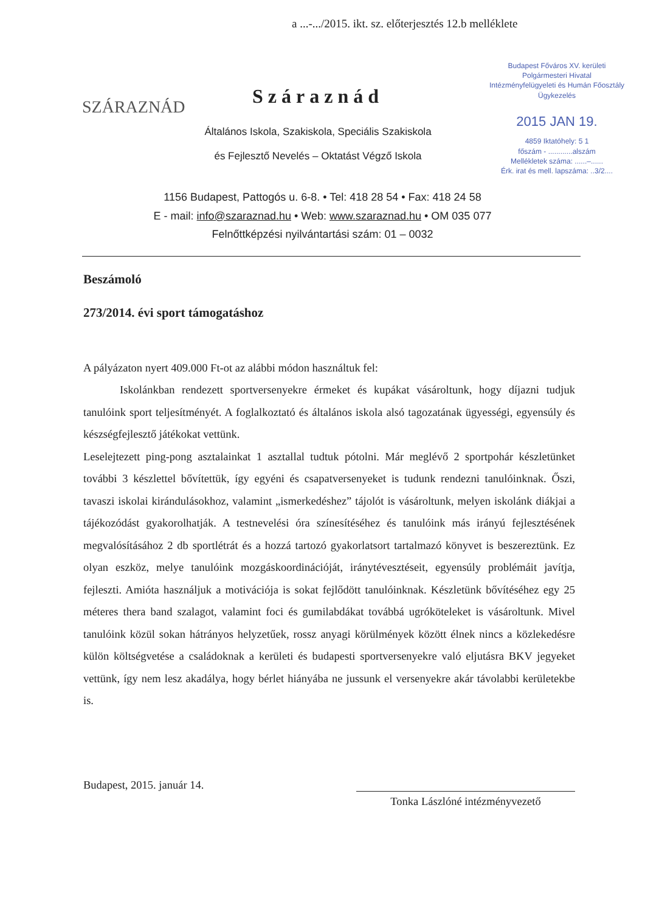a ...-.../2015. ikt. sz. előterjesztés 12.b melléklete
SZÁRAZNÁD
Száraznád
Általános Iskola, Szakiskola, Speciális Szakiskola
és Fejlesztő Nevelés – Oktatást Végző Iskola
Budapest Főváros XV. kerületi
Polgármesteri Hivatal
Intézményfelügyeleti és Humán Főosztály
Ügykezelés
2015 JAN 19.
4859 Iktatóhely: 5 1
főszám - ............alszám
Mellékletek száma: ......–......
Érk. irat és mell. lapszáma: ..3/2....
1156 Budapest, Pattogós u. 6-8. • Tel: 418 28 54 • Fax: 418 24 58
E - mail: info@szaraznad.hu • Web: www.szaraznad.hu • OM 035 077
Felnőttképzési nyilvántartási szám: 01 – 0032
Beszámoló
273/2014. évi sport támogatáshoz
A pályázaton nyert 409.000 Ft-ot az alábbi módon használtuk fel:
Iskolánkban rendezett sportversenyekre érmeket és kupákat vásároltunk, hogy díjazni tudjuk tanulóink sport teljesítményét. A foglalkoztató és általános iskola alsó tagozatának ügyességi, egyensúly és készségfejlesztő játékokat vettünk.
Leselejtezett ping-pong asztalainkat 1 asztallal tudtuk pótolni. Már meglévő 2 sportpohár készletünket további 3 készlettel bővítettük, így egyéni és csapatversenyeket is tudunk rendezni tanulóinknak. Őszi, tavaszi iskolai kirándulásokhoz, valamint „ismerkedéshez” tájolót is vásároltunk, melyen iskolánk diákjai a tájékozódást gyakorolhatják. A testnevelési óra színesítéséhez és tanulóink más irányú fejlesztésének megvalósításához 2 db sportlétrát és a hozzá tartozó gyakorlatsort tartalmazó könyvet is beszereztünk. Ez olyan eszköz, melye tanulóink mozgáskoordinációját, iránytévesztéseit, egyensúly problémáit javítja, fejleszti. Amióta használjuk a motivációja is sokat fejlődött tanulóinknak. Készletünk bővítéséhez egy 25 méteres thera band szalagot, valamint foci és gumilabdákat továbbá ugróköteleket is vásároltunk. Mivel tanulóink közül sokan hátrányos helyzetűek, rossz anyagi körülmények között élnek nincs a közlekedésre külön költségvetése a családoknak a kerületi és budapesti sportversenyekre való eljutásra BKV jegyeket vettünk, így nem lesz akadálya, hogy bérlet hiányába ne jussunk el versenyekre akár távolabbi kerületekbe is.
Budapest, 2015. január 14.
Tonka Lászlóné intézményvezető